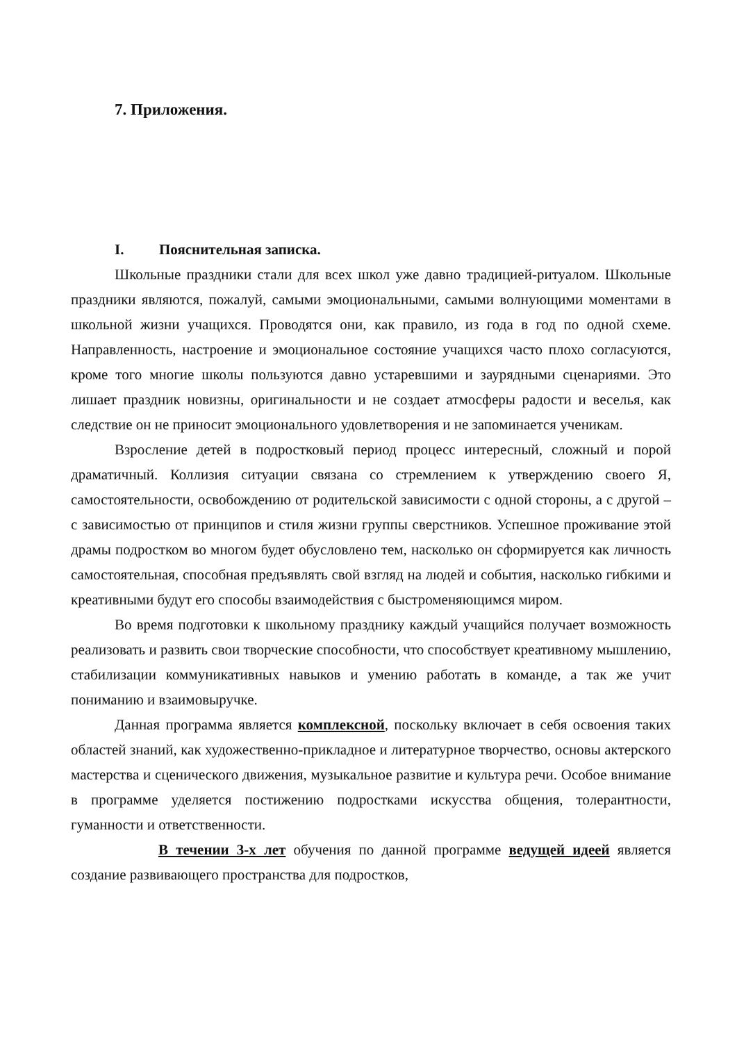7. Приложения.
I. Пояснительная записка.
Школьные праздники стали для всех школ уже давно традицией-ритуалом. Школьные праздники являются, пожалуй, самыми эмоциональными, самыми волнующими моментами в школьной жизни учащихся. Проводятся они, как правило, из года в год по одной схеме. Направленность, настроение и эмоциональное состояние учащихся часто плохо согласуются, кроме того многие школы пользуются давно устаревшими и заурядными сценариями. Это лишает праздник новизны, оригинальности и не создает атмосферы радости и веселья, как следствие он не приносит эмоционального удовлетворения и не запоминается ученикам.
Взросление детей в подростковый период процесс интересный, сложный и порой драматичный. Коллизия ситуации связана со стремлением к утверждению своего Я, самостоятельности, освобождению от родительской зависимости с одной стороны, а с другой – с зависимостью от принципов и стиля жизни группы сверстников. Успешное проживание этой драмы подростком во многом будет обусловлено тем, насколько он сформируется как личность самостоятельная, способная предъявлять свой взгляд на людей и события, насколько гибкими и креативными будут его способы взаимодействия с быстроменяющимся миром.
Во время подготовки к школьному празднику каждый учащийся получает возможность реализовать и развить свои творческие способности, что способствует креативному мышлению, стабилизации коммуникативных навыков и умению работать в команде, а так же учит пониманию и взаимовыручке.
Данная программа является комплексной, поскольку включает в себя освоения таких областей знаний, как художественно-прикладное и литературное творчество, основы актерского мастерства и сценического движения, музыкальное развитие и культура речи. Особое внимание в программе уделяется постижению подростками искусства общения, толерантности, гуманности и ответственности.
В течении 3-х лет обучения по данной программе ведущей идеей является создание развивающего пространства для подростков,